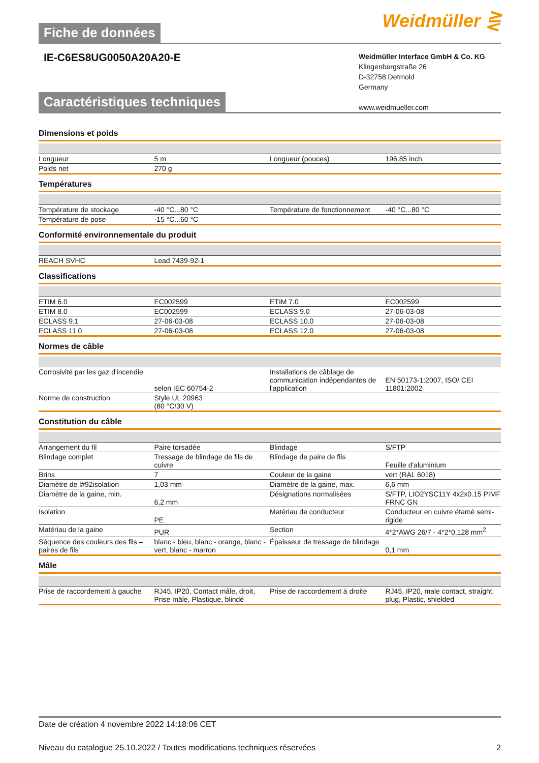Fiche de données
Weidmüller ⋛
IE-C6ES8UG0050A20A20-E
Weidmüller Interface GmbH & Co. KG
Klingenbergstraße 26
D-32758 Detmold
Germany
www.weidmueller.com
Caractéristiques techniques
Dimensions et poids
| Longueur | 5 m | | Longueur (pouces) | 196,85 inch |
| Poids net | 270 g | | | |
Températures
| Température de stockage | -40 °C...80 °C | | Température de fonctionnement | -40 °C...80 °C |
| Température de pose | -15 °C...60 °C | | | |
Conformité environnementale du produit
| REACH SVHC | Lead 7439-92-1 | | | |
Classifications
| ETIM 6.0 | EC002599 | | ETIM 7.0 | EC002599 |
| ETIM 8.0 | EC002599 | | ECLASS 9.0 | 27-06-03-08 |
| ECLASS 9.1 | 27-06-03-08 | | ECLASS 10.0 | 27-06-03-08 |
| ECLASS 11.0 | 27-06-03-08 | | ECLASS 12.0 | 27-06-03-08 |
Normes de câble
| Corrosivité par les gaz d'incendie | selon IEC 60754-2 | | Installations de câblage de communication indépendantes de l'application | EN 50173-1:2007, ISO/ CEI 11801:2002 |
| Norme de construction | Style UL 20963 (80 °C/30 V) | | | |
Constitution du câble
| Arrangement du fil | Paire torsadée | | Blindage | S/FTP |
| Blindage complet | Tressage de blindage de fils de cuivre | | Blindage de paire de fils | Feuille d'aluminium |
| Brins | 7 | | Couleur de la gaine | vert (RAL 6018) |
| Diamètre de l#92isolation | 1,03 mm | | Diamètre de la gaine, max. | 6,6 mm |
| Diamètre de la gaine, min. | 6,2 mm | | Désignations normalisées | S/FTP, LIO2YSC11Y 4x2x0.15 PIMF FRNC GN |
| Isolation | PE | | Matériau de conducteur | Conducteur en cuivre étamé semi-rigide |
| Matériau de la gaine | PUR | | Section | 4*2*AWG 26/7 - 4*2*0,128 mm<sup>2</sup> |
| Séquence des couleurs des fils –paires de fils | blanc - bleu, blanc - orange, blanc - vert, blanc - marron | | Épaisseur de tressage de blindage | 0,1 mm |
Mâle
| Prise de raccordement à gauche | RJ45, IP20, Contact mâle, droit, Prise mâle, Plastique, blindé | | Prise de raccordement à droite | RJ45, IP20, male contact, straight, plug, Plastic, shielded |
Date de création 4 novembre 2022 14:18:06 CET
Niveau du catalogue 25.10.2022 / Toutes modifications techniques réservées 2